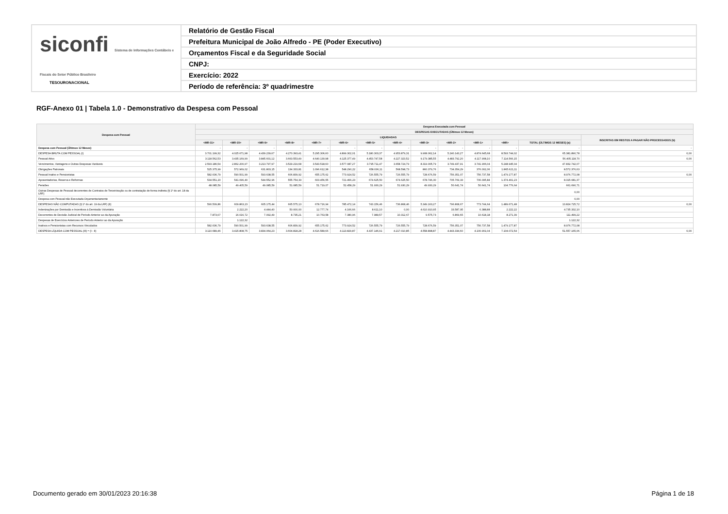siconfi Sistema de Informações Contábeis e Fiscais do Setor Público Brasileiro
TESOURONACIONAL
Relatório de Gestão Fiscal
Prefeitura Municipal de João Alfredo - PE (Poder Executivo)
Orçamentos Fiscal e da Seguridade Social
CNPJ:
Exercício: 2022
Período de referência: 3º quadrimestre
RGF-Anexo 01 | Tabela 1.0 - Demonstrativo da Despesa com Pessoal
| Despesa com Pessoal | Despesa Executada com Pessoal | | | | | | | | | | | | | |
| --- | --- | --- | --- | --- | --- | --- | --- | --- | --- | --- | --- | --- | --- | --- |
| | DESPESAS EXECUTADAS (Últimos 12 Meses) | | | | | | | | | | | | | |
| | LIQUIDADAS | | | | | | | | | | | | | INSCRITAS EM RESTOS A PAGAR NÃO PROCESSADOS (b) |
| | <MR-11> | <MR-10> | <MR-9> | <MR-8> | <MR-7> | <MR-6> | <MR-5> | <MR-4> | <MR-3> | <MR-2> | <MR-1> | <MR> | TOTAL (ÚLTIMOS 12 MESES) (a) | |
| Despesa com Pessoal (Últimos 12 Meses) | - | - | - | - | - | - | - | - | - | - | - | - | - | - |
| DESPESA BRUTA COM PESSOAL (I) | 3.701.199,32 | 4.025.671,98 | 4.439.239,67 | 4.270.393,41 | 5.295.306,60 | 4.899.302,01 | 5.180.303,37 | 4.953.879,31 | 9.908.062,14 | 5.240.143,27 | 4.874.645,68 | 8.593.744,02 | 65.381.890,78 | 0,00 |
| Pessoal Ativo | 3.118.562,53 | 3.435.169,99 | 3.845.601,12 | 3.663.553,49 | 4.640.130,98 | 4.125.377,49 | 4.453.747,58 | 4.227.323,52 | 9.179.385,55 | 4.483.792,20 | 4.117.908,10 | 7.114.566,15 | 56.405.118,70 | 0,00 |
| Vencimentos, Vantagens e Outras Despesas Variáveis | 2.593.186,54 | 2.862.200,97 | 3.213.797,97 | 3.529.219,68 | 3.543.518,60 | 3.577.087,27 | 3.795.711,47 | 3.658.724,79 | 8.319.005,79 | 3.749.437,91 | 3.741.906,04 | 5.248.945,04 | 47.832.742,07 | |
| Obrigações Patronais | 525.375,99 | 572.969,02 | 631.803,15 | 134.333,81 | 1.096.612,38 | 548.290,22 | 658.036,11 | 568.598,73 | 860.379,76 | 734.354,29 | 376.002,06 | 1.865.621,11 | 8.572.376,63 | |
| Pessoal Inativo e Pensionistas | 582.636,79 | 590.501,99 | 593.638,55 | 606.839,92 | 655.175,62 | 773.924,52 | 726.555,79 | 726.555,79 | 728.676,59 | 756.351,07 | 756.737,58 | 1.479.177,87 | 8.976.772,08 | 0,00 |
| Aposentadorias, Reserva e Reformas | 534.551,20 | 541.096,40 | 544.552,96 | 555.754,33 | 603.456,55 | 721.466,23 | 674.625,50 | 674.625,50 | 678.746,30 | 705.709,33 | 706.095,84 | 1.374.401,23 | 8.315.081,37 | |
| Pensões | 48.085,59 | 49.405,59 | 49.085,59 | 51.085,59 | 51.719,07 | 52.458,29 | 51.930,29 | 51.930,29 | 49.930,29 | 50.641,74 | 50.641,74 | 104.776,64 | 661.690,71 | |
| Outras Despesas de Pessoal decorrentes de Contratos de Terceirização ou de contratação de forma indireta (§ 1º do art. 18 da LRF) | | | | | | | | | | | | | 0,00 | |
| Despesa com Pessoal não Executada Orçamentariamente | | | | | | | | | | | | | 0,00 | |
| DESPESAS NÃO COMPUTADAS (§ 1º do art. 19 da LRF) (II) | 590.509,86 | 609.863,23 | 605.175,44 | 665.575,13 | 678.716,94 | 785.472,14 | 743.156,46 | 736.868,46 | 5.349.163,27 | 796.808,67 | 773.744,64 | 1.489.671,48 | 13.824.725,72 | 0,00 |
| Indenizações por Demissão e Incentivos à Demissão Voluntária | | 2.222,20 | 4.444,40 | 50.000,00 | 12.777,74 | 4.166,66 | 8.611,10 | 0,00 | 4.610.910,95 | 33.587,95 | 6.388,88 | 2.222,22 | 4.735.332,10 | |
| Decorrentes de Decisão Judicial de Período Anterior ao da Apuração | 7.873,07 | 16.016,72 | 7.092,49 | 8.735,21 | 10.763,58 | 7.380,96 | 7.989,57 | 10.312,67 | 9.575,73 | 6.869,65 | 10.618,18 | 8.271,39 | 111.499,22 | |
| Despesas de Exercícios Anteriores de Período Anterior ao da Apuração | | 1.122,32 | | | | | | | | | | | 1.122,32 | |
| Inativos e Pensionistas com Recursos Vinculados | 582.636,79 | 590.501,99 | 593.638,55 | 606.839,92 | 655.175,62 | 773.924,52 | 726.555,79 | 726.555,79 | 728.676,59 | 756.351,07 | 756.737,58 | 1.479.177,87 | 8.976.772,08 | |
| DESPESA LÍQUIDA COM PESSOAL (III) = (I - II) | 3.110.689,46 | 3.415.808,75 | 3.834.064,23 | 3.604.818,28 | 4.616.589,66 | 4.113.829,87 | 4.437.146,91 | 4.217.010,85 | 4.558.898,87 | 4.443.334,60 | 4.100.901,04 | 7.104.072,54 | 51.557.165,06 | 0,00 |
Documento gerado em 30/01/2023 20:16:38
Página 1 de 18